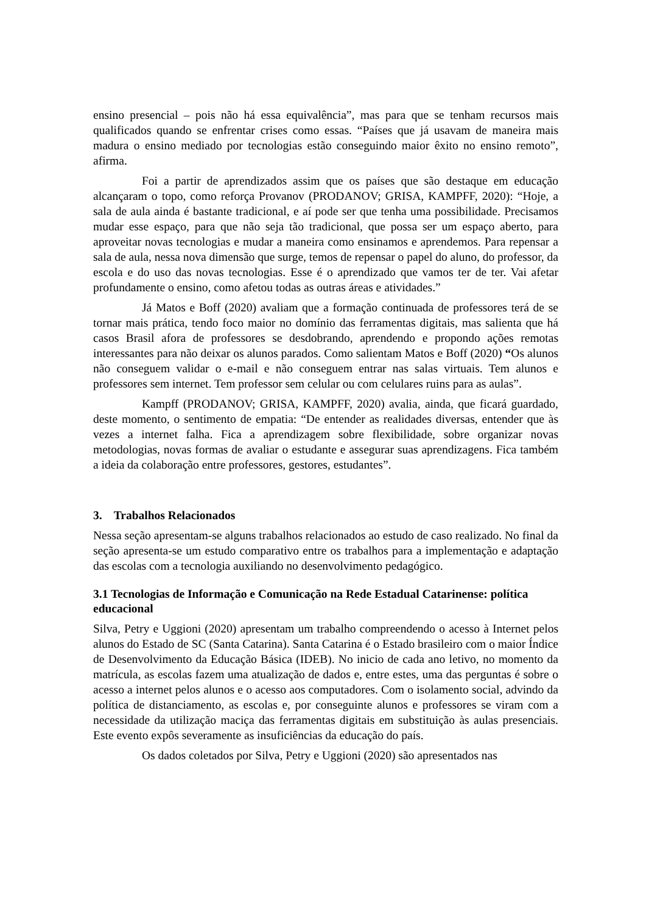ensino presencial – pois não há essa equivalência”, mas para que se tenham recursos mais qualificados quando se enfrentar crises como essas. “Países que já usavam de maneira mais madura o ensino mediado por tecnologias estão conseguindo maior êxito no ensino remoto”, afirma.
Foi a partir de aprendizados assim que os países que são destaque em educação alcançaram o topo, como reforça Provanov (PRODANOV; GRISA, KAMPFF, 2020): “Hoje, a sala de aula ainda é bastante tradicional, e aí pode ser que tenha uma possibilidade. Precisamos mudar esse espaço, para que não seja tão tradicional, que possa ser um espaço aberto, para aproveitar novas tecnologias e mudar a maneira como ensinamos e aprendemos. Para repensar a sala de aula, nessa nova dimensão que surge, temos de repensar o papel do aluno, do professor, da escola e do uso das novas tecnologias. Esse é o aprendizado que vamos ter de ter. Vai afetar profundamente o ensino, como afetou todas as outras áreas e atividades.”
Já Matos e Boff (2020) avaliam que a formação continuada de professores terá de se tornar mais prática, tendo foco maior no domínio das ferramentas digitais, mas salienta que há casos Brasil afora de professores se desdobrando, aprendendo e propondo ações remotas interessantes para não deixar os alunos parados. Como salientam Matos e Boff (2020) “Os alunos não conseguem validar o e-mail e não conseguem entrar nas salas virtuais. Tem alunos e professores sem internet. Tem professor sem celular ou com celulares ruins para as aulas”.
Kampff (PRODANOV; GRISA, KAMPFF, 2020) avalia, ainda, que ficará guardado, deste momento, o sentimento de empatia: “De entender as realidades diversas, entender que às vezes a internet falha. Fica a aprendizagem sobre flexibilidade, sobre organizar novas metodologias, novas formas de avaliar o estudante e assegurar suas aprendizagens. Fica também a ideia da colaboração entre professores, gestores, estudantes”.
3. Trabalhos Relacionados
Nessa seção apresentam-se alguns trabalhos relacionados ao estudo de caso realizado. No final da seção apresenta-se um estudo comparativo entre os trabalhos para a implementação e adaptação das escolas com a tecnologia auxiliando no desenvolvimento pedagógico.
3.1 Tecnologias de Informação e Comunicação na Rede Estadual Catarinense: política educacional
Silva, Petry e Uggioni (2020) apresentam um trabalho compreendendo o acesso à Internet pelos alunos do Estado de SC (Santa Catarina). Santa Catarina é o Estado brasileiro com o maior Índice de Desenvolvimento da Educação Básica (IDEB). No inicio de cada ano letivo, no momento da matrícula, as escolas fazem uma atualização de dados e, entre estes, uma das perguntas é sobre o acesso a internet pelos alunos e o acesso aos computadores. Com o isolamento social, advindo da política de distanciamento, as escolas e, por conseguinte alunos e professores se viram com a necessidade da utilização maciça das ferramentas digitais em substituição às aulas presenciais. Este evento expôs severamente as insuficiências da educação do país.
Os dados coletados por Silva, Petry e Uggioni (2020) são apresentados nas